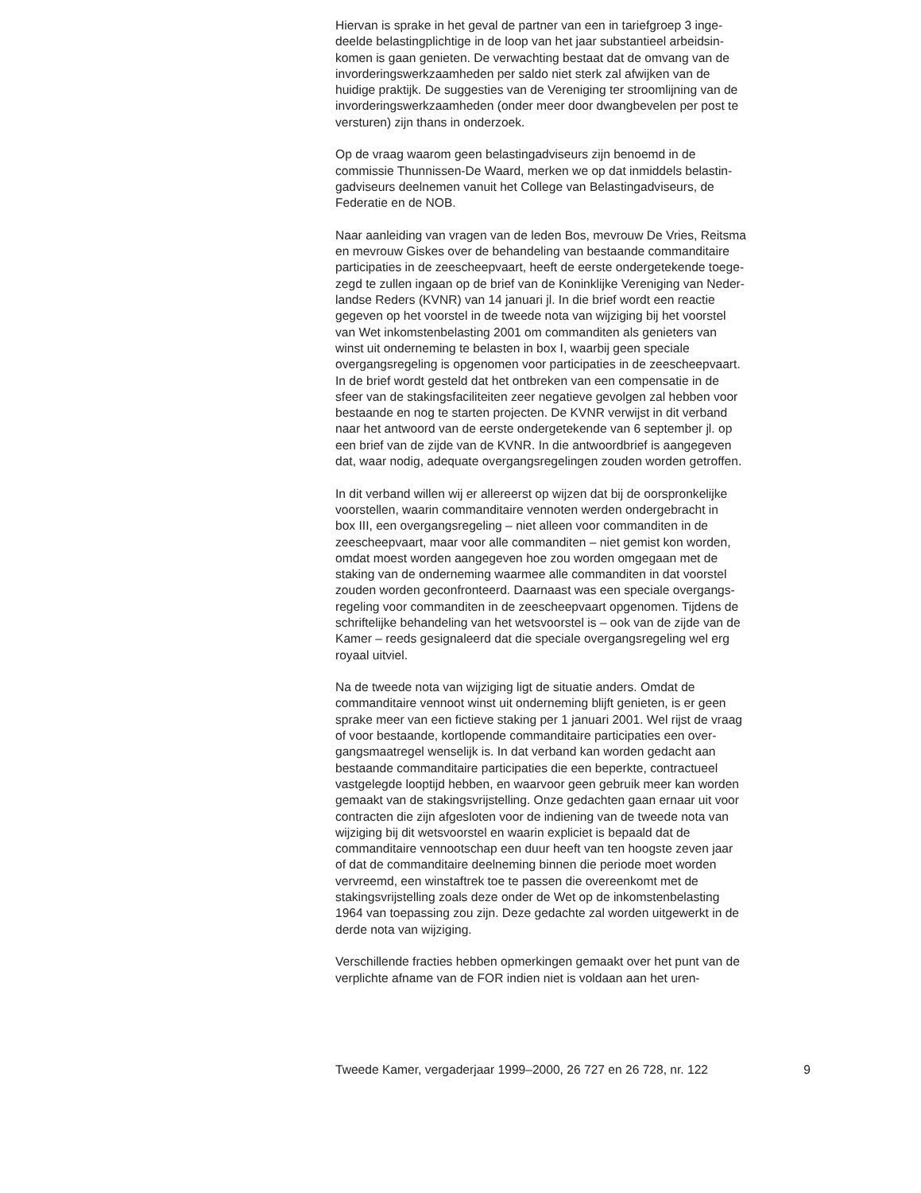Hiervan is sprake in het geval de partner van een in tariefgroep 3 inge- deelde belastingplichtige in de loop van het jaar substantieel arbeidsin- komen is gaan genieten. De verwachting bestaat dat de omvang van de invorderingswerkzaamheden per saldo niet sterk zal afwijken van de huidige praktijk. De suggesties van de Vereniging ter stroomlijning van de invorderingswerkzaamheden (onder meer door dwangbevelen per post te versturen) zijn thans in onderzoek.
Op de vraag waarom geen belastingadviseurs zijn benoemd in de commissie Thunnissen-De Waard, merken we op dat inmiddels belastin- gadviseurs deelnemen vanuit het College van Belastingadviseurs, de Federatie en de NOB.
Naar aanleiding van vragen van de leden Bos, mevrouw De Vries, Reitsma en mevrouw Giskes over de behandeling van bestaande commanditaire participaties in de zeescheepvaart, heeft de eerste ondergetekende toege- zegd te zullen ingaan op de brief van de Koninklijke Vereniging van Neder- landse Reders (KVNR) van 14 januari jl. In die brief wordt een reactie gegeven op het voorstel in de tweede nota van wijziging bij het voorstel van Wet inkomstenbelasting 2001 om commanditen als genieters van winst uit onderneming te belasten in box I, waarbij geen speciale overgangsregeling is opgenomen voor participaties in de zeescheepvaart. In de brief wordt gesteld dat het ontbreken van een compensatie in de sfeer van de stakingsfaciliteiten zeer negatieve gevolgen zal hebben voor bestaande en nog te starten projecten. De KVNR verwijst in dit verband naar het antwoord van de eerste ondergetekende van 6 september jl. op een brief van de zijde van de KVNR. In die antwoordbrief is aangegeven dat, waar nodig, adequate overgangsregelingen zouden worden getroffen.
In dit verband willen wij er allereerst op wijzen dat bij de oorspronkelijke voorstellen, waarin commanditaire vennoten werden ondergebracht in box III, een overgangsregeling – niet alleen voor commanditen in de zeescheepvaart, maar voor alle commanditen – niet gemist kon worden, omdat moest worden aangegeven hoe zou worden omgegaan met de staking van de onderneming waarmee alle commanditen in dat voorstel zouden worden geconfronteerd. Daarnaast was een speciale overgangs- regeling voor commanditen in de zeescheepvaart opgenomen. Tijdens de schriftelijke behandeling van het wetsvoorstel is – ook van de zijde van de Kamer – reeds gesignaleerd dat die speciale overgangsregeling wel erg royaal uitviel.
Na de tweede nota van wijziging ligt de situatie anders. Omdat de commanditaire vennoot winst uit onderneming blijft genieten, is er geen sprake meer van een fictieve staking per 1 januari 2001. Wel rijst de vraag of voor bestaande, kortlopende commanditaire participaties een over- gangsmaatregel wenselijk is. In dat verband kan worden gedacht aan bestaande commanditaire participaties die een beperkte, contractueel vastgelegde looptijd hebben, en waarvoor geen gebruik meer kan worden gemaakt van de stakingsvrijstelling. Onze gedachten gaan ernaar uit voor contracten die zijn afgesloten voor de indiening van de tweede nota van wijziging bij dit wetsvoorstel en waarin expliciet is bepaald dat de commanditaire vennootschap een duur heeft van ten hoogste zeven jaar of dat de commanditaire deelneming binnen die periode moet worden vervreemd, een winstaftrek toe te passen die overeenkomt met de stakingsvrijstelling zoals deze onder de Wet op de inkomstenbelasting 1964 van toepassing zou zijn. Deze gedachte zal worden uitgewerkt in de derde nota van wijziging.
Verschillende fracties hebben opmerkingen gemaakt over het punt van de verplichte afname van de FOR indien niet is voldaan aan het uren-
Tweede Kamer, vergaderjaar 1999–2000, 26 727 en 26 728, nr. 122 9